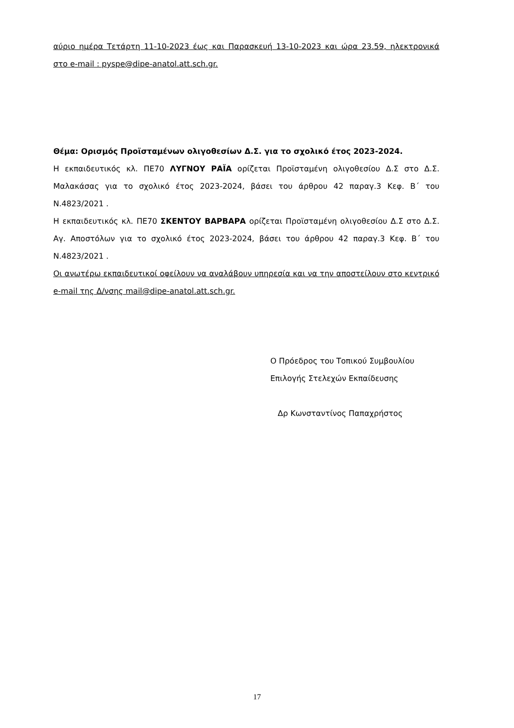αύριο ημέρα Τετάρτη 11-10-2023 έως και Παρασκευή 13-10-2023 και ώρα 23.59, ηλεκτρονικά στο e-mail : pyspe@dipe-anatol.att.sch.gr.
Θέμα: Ορισμός Προϊσταμένων ολιγοθεσίων Δ.Σ. για το σχολικό έτος 2023-2024.
Η εκπαιδευτικός κλ. ΠΕ70 ΛΥΓΝΟΥ ΡΑΪΑ ορίζεται Προϊσταμένη ολιγοθεσίου Δ.Σ στο Δ.Σ. Μαλακάσας για το σχολικό έτος 2023-2024, βάσει του άρθρου 42 παραγ.3 Κεφ. Β΄ του Ν.4823/2021 .
Η εκπαιδευτικός κλ. ΠΕ70 ΣΚΕΝΤΟΥ ΒΑΡΒΑΡΑ ορίζεται Προϊσταμένη ολιγοθεσίου Δ.Σ στο Δ.Σ. Αγ. Αποστόλων για το σχολικό έτος 2023-2024, βάσει του άρθρου 42 παραγ.3 Κεφ. Β΄ του Ν.4823/2021 .
Οι ανωτέρω εκπαιδευτικοί οφείλουν να αναλάβουν υπηρεσία και να την αποστείλουν στο κεντρικό e-mail της Δ/νσης mail@dipe-anatol.att.sch.gr.
Ο Πρόεδρος του Τοπικού Συμβουλίου
Επιλογής Στελεχών Εκπαίδευσης
Δρ Κωνσταντίνος Παπαχρήστος
17